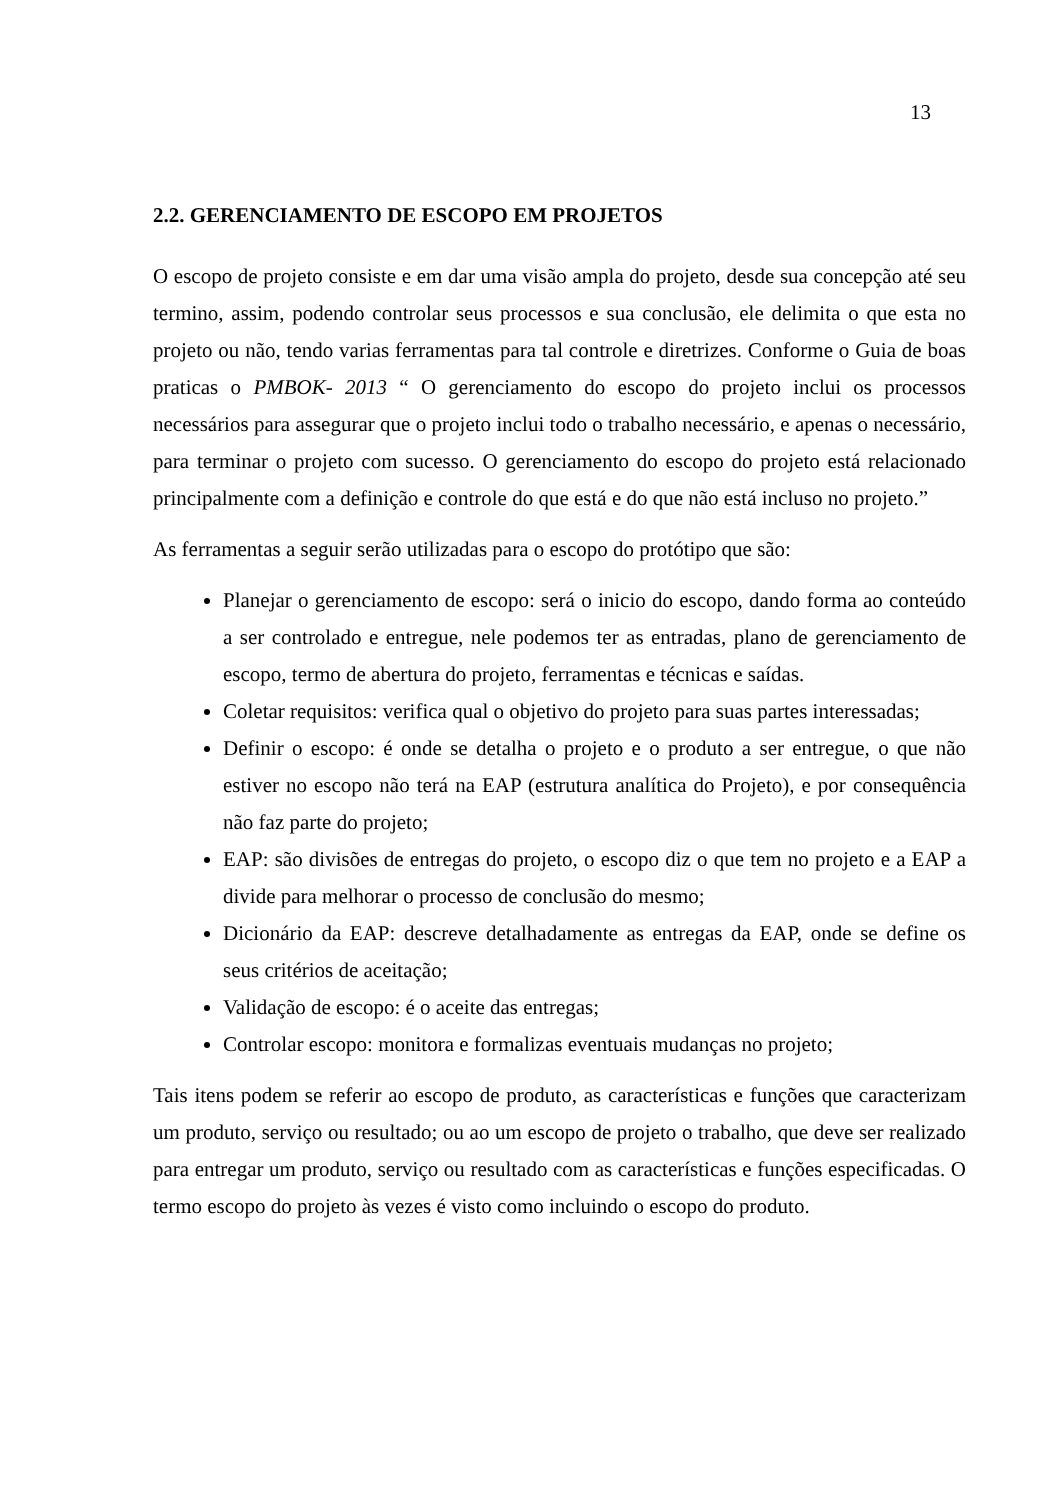13
2.2. GERENCIAMENTO DE ESCOPO EM PROJETOS
O escopo de projeto consiste e em dar uma visão ampla do projeto, desde sua concepção até seu termino, assim, podendo controlar seus processos e sua conclusão, ele delimita o que esta no projeto ou não, tendo varias ferramentas para tal controle e diretrizes. Conforme o Guia de boas praticas o PMBOK- 2013 “ O gerenciamento do escopo do projeto inclui os processos necessários para assegurar que o projeto inclui todo o trabalho necessário, e apenas o necessário, para terminar o projeto com sucesso. O gerenciamento do escopo do projeto está relacionado principalmente com a definição e controle do que está e do que não está incluso no projeto.”
As ferramentas a seguir serão utilizadas para o escopo do protótipo que são:
Planejar o gerenciamento de escopo: será o inicio do escopo, dando forma ao conteúdo a ser controlado e entregue, nele podemos ter as entradas, plano de gerenciamento de escopo, termo de abertura do projeto, ferramentas e técnicas e saídas.
Coletar requisitos: verifica qual o objetivo do projeto para suas partes interessadas;
Definir o escopo: é onde se detalha o projeto e o produto a ser entregue, o que não estiver no escopo não terá na EAP (estrutura analítica do Projeto), e por consequência não faz parte do projeto;
EAP: são divisões de entregas do projeto, o escopo diz o que tem no projeto e a EAP a divide para melhorar o processo de conclusão do mesmo;
Dicionário da EAP: descreve detalhadamente as entregas da EAP, onde se define os seus critérios de aceitação;
Validação de escopo: é o aceite das entregas;
Controlar escopo: monitora e formalizas eventuais mudanças no projeto;
Tais itens podem se referir ao escopo de produto, as características e funções que caracterizam um produto, serviço ou resultado; ou ao um escopo de projeto o trabalho, que deve ser realizado para entregar um produto, serviço ou resultado com as características e funções especificadas. O termo escopo do projeto às vezes é visto como incluindo o escopo do produto.